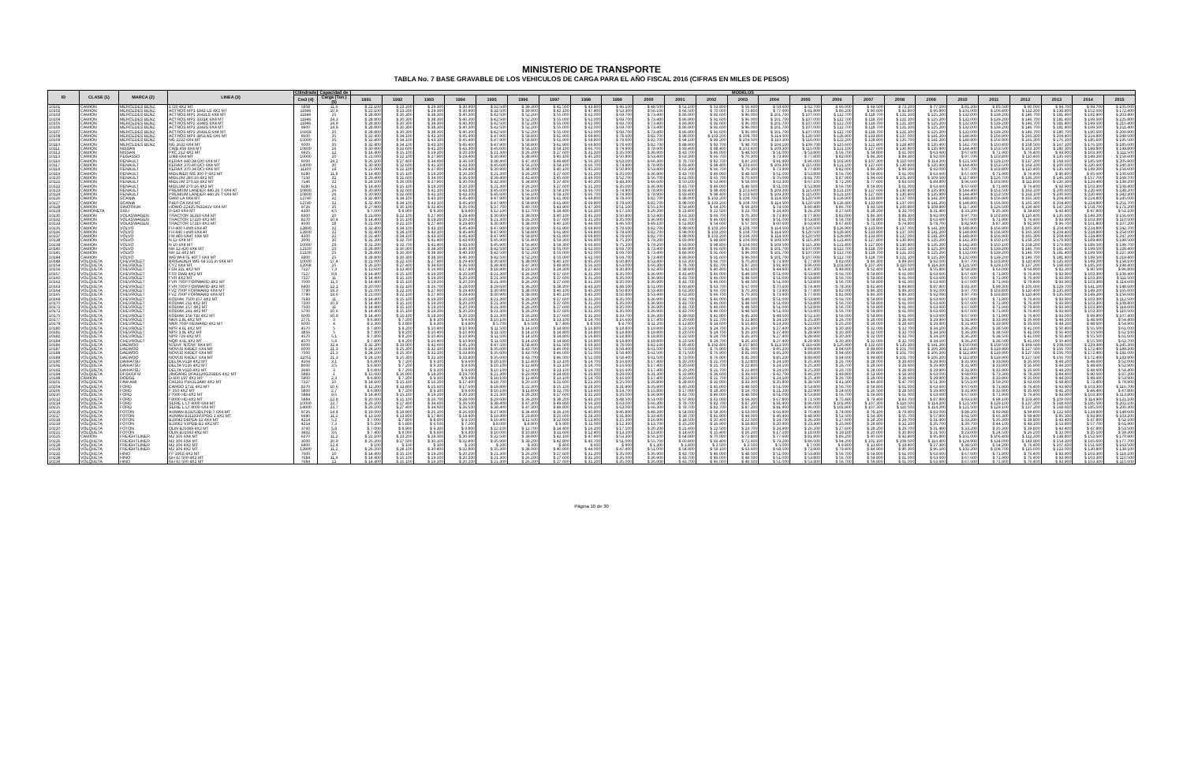MINISTERIO DE TRANSPORTE
TABLA No. 7 BASE GRAVABLE DE LOS VEHICULOS DE CARGA PARA EL AÑO FISCAL 2016 (CIFRAS EN MILES DE PESOS)
| ID | CLASE (1) | MARCA (2) | LINEA (3) | Cilindrada | Capacidad de | MODELOS | | | | | | | | | | | | | | | | | | | | | | | | |
| --- | --- | --- | --- | --- | --- | --- | --- | --- | --- | --- | --- | --- | --- | --- | --- | --- | --- | --- | --- | --- | --- | --- | --- | --- | --- | --- | --- | --- | --- | --- |
| | | | | Cm3 (4) | Carga (Ton.) (5) | 1991 | 1992 | 1993 | 1994 | 1995 | 1996 | 1997 | 1998 | 1999 | 2000 | 2001 | 2002 | 2003 | 2004 | 2005 | 2006 | 2007 | 2008 | 2009 | 2010 | 2011 | 2012 | 2013 | 2014 | 2015 |
| 10101 | CAMION | MERCEDES BENZ | 1720 4X2 MT | 5958 | 11,6 | $ 22.100 | $ 23.200 | $ 29.300 | $ 30.900 | $ 32.500 | $ 39.300 | $ 41.500 | $ 43.800 | $ 46.100 | $ 48.500 | $ 51.100 | $ 53.800 | $ 56.600 | $ 59.600 | $ 62.700 | $ 66.000 | $ 69.500 | $ 73.200 | $ 77.100 | $ 81.200 | $ 85.500 | $ 90.000 | $ 94.700 | $ 99.700 | $ 105.000 |
| 10102 | CAMION | MERCEDES BENZ | ACTROS MP1 1843 LS 4X2 MT | 11946 | 10,9 | $ 22.100 | $ 23.200 | $ 29.300 | $ 30.900 | $ 32.500 | $ 39.900 | $ 42.100 | $ 47.400 | $ 53.300 | $ 56.100 | $ 66.500 | $ 70.000 | $ 73.800 | $ 77.600 | $ 81.800 | $ 86.200 | $ 90.600 | $ 92.800 | $ 95.800 | $ 101.000 | $ 106.400 | $ 112.300 | $ 138.800 | $ 152.600 | $ 172.400 |
| 10103 | CAMION | MERCEDES BENZ | ACTROS MP1 2643LS 6X4 MT | 11946 | 25 | $ 28.800 | $ 30.300 | $ 38.300 | $ 40.300 | $ 42.500 | $ 52.200 | $ 55.000 | $ 62.000 | $ 69.700 | $ 73.400 | $ 86.900 | $ 91.600 | $ 96.000 | $ 101.700 | $ 107.000 | $ 112.700 | $ 118.700 | $ 121.100 | $ 125.200 | $ 132.000 | $ 139.200 | $ 146.700 | $ 181.400 | $ 192.900 | $ 203.400 |
| 10104 | CAMION | MERCEDES BENZ | ACTROS MP2 3331K 6X4 MT | 11946 | 24,3 | $ 28.800 | $ 30.300 | $ 38.300 | $ 40.300 | $ 42.500 | $ 52.200 | $ 55.000 | $ 62.000 | $ 69.700 | $ 73.400 | $ 86.900 | $ 91.600 | $ 96.000 | $ 101.700 | $ 107.000 | $ 112.700 | $ 118.700 | $ 121.100 | $ 125.200 | $ 132.000 | $ 139.200 | $ 146.700 | $ 181.400 | $ 199.500 | $ 225.800 |
| 10105 | CAMION | MERCEDES BENZ | ACTROS MP2 3348S 6X4 MT | 11946 | 24,9 | $ 28.800 | $ 30.300 | $ 38.300 | $ 40.300 | $ 42.500 | $ 52.200 | $ 55.000 | $ 62.000 | $ 69.700 | $ 73.400 | $ 86.900 | $ 91.600 | $ 96.000 | $ 101.700 | $ 107.000 | $ 112.700 | $ 118.700 | $ 121.100 | $ 125.200 | $ 132.000 | $ 139.200 | $ 146.700 | $ 181.400 | $ 199.500 | $ 215.400 |
| 10106 | CAMION | MERCEDES BENZ | ACTROS MP2 3343S 6X4 MT | 9900 | 24,9 | $ 28.800 | $ 30.300 | $ 38.300 | $ 40.300 | $ 42.500 | $ 52.200 | $ 55.000 | $ 62.000 | $ 69.700 | $ 73.400 | $ 86.900 | $ 91.600 | $ 96.000 | $ 101.700 | $ 107.000 | $ 112.700 | $ 118.700 | $ 121.100 | $ 125.200 | $ 132.000 | $ 139.200 | $ 146.700 | $ 181.400 | $ 199.500 | $ 211.400 |
| 10107 | CAMION | MERCEDES BENZ | ACTROS MP2 2643LS 6X4 MT | 16918 | 25 | $ 28.800 | $ 30.300 | $ 38.300 | $ 40.300 | $ 42.500 | $ 52.200 | $ 55.000 | $ 62.000 | $ 69.700 | $ 73.400 | $ 86.900 | $ 91.600 | $ 96.000 | $ 101.700 | $ 107.000 | $ 112.700 | $ 118.700 | $ 121.100 | $ 125.200 | $ 132.000 | $ 139.200 | $ 146.700 | $ 180.700 | $ 190.600 | $ 200.900 |
| 10108 | CAMION | MERCEDES BENZ | ACTROS MP3 3853 AS 6X6 MT | 8600 | 35 | $ 32.400 | $ 34.100 | $ 43.100 | $ 45.400 | $ 47.900 | $ 58.800 | $ 61.900 | $ 69.800 | $ 78.600 | $ 82.700 | $ 98.000 | $ 103.200 | $ 108.700 | $ 114.500 | $ 120.500 | $ 126.900 | $ 133.800 | $ 137.000 | $ 141.200 | $ 148.800 | $ 156.900 | $ 165.300 | $ 204.400 | $ 224.800 | $ 249.500 |
| 10109 | CAMION | MERCEDES BENZ | NG 2232 6X4 MT | 15000 | 35 | $ 32.400 | $ 34.100 | $ 43.100 | $ 45.400 | $ 47.900 | $ 58.800 | $ 61.900 | $ 69.800 | $ 78.600 | $ 82.700 | $ 94.100 | $ 99.200 | $ 104.500 | $ 110.100 | $ 116.000 | $ 122.200 | $ 128.800 | $ 135.700 | $ 141.200 | $ 148.800 | $ 156.900 | $ 165.300 | $ 176.100 | $ 185.600 | $ 195.500 |
| 10110 | CAMION | MERCEDES BENZ | NG 2632 6X4 MT | 6000 | 35 | $ 32.400 | $ 34.100 | $ 43.100 | $ 45.400 | $ 47.900 | $ 58.800 | $ 61.900 | $ 69.800 | $ 78.600 | $ 82.700 | $ 88.900 | $ 93.700 | $ 98.700 | $ 104.100 | $ 109.700 | $ 115.600 | $ 121.900 | $ 128.400 | $ 135.400 | $ 142.700 | $ 150.400 | $ 158.500 | $ 167.100 | $ 176.100 | $ 185.600 |
| 10111 | CAMION | NISSAN | CWB 459 6X4 MT | 10800 | 26 | $ 30.900 | $ 32.600 | $ 41.100 | $ 43.300 | $ 45.600 | $ 56.100 | $ 59.100 | $ 66.700 | $ 74.900 | $ 78.900 | $ 93.400 | $ 98.400 | $ 103.600 | $ 109.300 | $ 115.000 | $ 121.100 | $ 127.600 | $ 130.800 | $ 135.900 | $ 144.400 | $ 153.500 | $ 163.100 | $ 180.300 | $ 189.800 | $ 199.800 |
| 10112 | CAMION | NISSAN | PKC 212 4X2 MT | 6925 | 12 | $ 14.400 | $ 15.100 | $ 19.200 | $ 20.200 | $ 21.300 | $ 26.200 | $ 27.600 | $ 31.200 | $ 35.000 | $ 36.900 | $ 43.700 | $ 46.000 | $ 48.500 | $ 51.000 | $ 53.800 | $ 56.700 | $ 59.800 | $ 61.000 | $ 63.600 | $ 67.600 | $ 71.900 | $ 76.400 | $ 93.900 | $ 103.300 | $ 111.500 |
| 10113 | CAMION | PEGASSO | 1088 6X4 MT | 10000 | 20 | $ 21.000 | $ 22.100 | $ 27.900 | $ 29.400 | $ 30.900 | $ 38.000 | $ 40.100 | $ 45.200 | $ 50.800 | $ 53.400 | $ 63.300 | $ 66.700 | $ 70.300 | $ 73.900 | $ 77.800 | $ 82.000 | $ 86.300 | $ 89.300 | $ 92.000 | $ 97.700 | $ 103.800 | $ 110.400 | $ 135.600 | $ 149.200 | $ 159.600 |
| 10116 | CAMION | RENAULT | KERAX 440.34 DXI 6X4 MT | 6000 | 24,2 | $ 26.100 | $ 27.400 | $ 34.600 | $ 36.500 | $ 38.400 | $ 47.300 | $ 49.800 | $ 56.100 | $ 63.000 | $ 66.300 | $ 78.700 | $ 82.700 | $ 87.200 | $ 91.900 | $ 96.000 | $ 101.900 | $ 107.300 | $ 110.500 | $ 114.200 | $ 121.500 | $ 129.100 | $ 137.200 | $ 168.600 | $ 185.500 | $ 205.900 |
| 10117 | CAMION | RENAULT | KERAX 370.40 DCI 6X4 MT | 14000 | 30 | $ 30.900 | $ 32.600 | $ 41.100 | $ 43.300 | $ 45.600 | $ 56.100 | $ 59.100 | $ 66.700 | $ 74.900 | $ 78.900 | $ 93.400 | $ 98.400 | $ 103.600 | $ 109.300 | $ 115.000 | $ 121.100 | $ 127.600 | $ 130.800 | $ 135.900 | $ 144.400 | $ 153.500 | $ 163.100 | $ 200.600 | $ 220.600 | $ 240.300 |
| 10118 | CAMION | RENAULT | KERAX 370.34 DCI 6X4 MT | 11100 | 19 | $ 21.000 | $ 22.100 | $ 27.900 | $ 29.400 | $ 30.900 | $ 38.000 | $ 40.100 | $ 45.200 | $ 50.800 | $ 53.400 | $ 63.300 | $ 66.700 | $ 70.300 | $ 73.900 | $ 77.800 | $ 82.000 | $ 86.300 | $ 89.300 | $ 92.000 | $ 97.700 | $ 103.800 | $ 110.400 | $ 135.600 | $ 149.200 | $ 156.600 |
| 10119 | CAMION | RENAULT | MIDLINER MS 300 P 4X2 MT | 6180 | 11,8 | $ 14.400 | $ 15.100 | $ 19.200 | $ 20.200 | $ 21.300 | $ 26.200 | $ 27.600 | $ 31.200 | $ 35.000 | $ 36.900 | $ 43.700 | $ 46.000 | $ 48.500 | $ 51.000 | $ 53.800 | $ 56.700 | $ 59.800 | $ 61.000 | $ 63.600 | $ 67.600 | $ 71.900 | $ 76.400 | $ 90.800 | $ 95.600 | $ 100.600 |
| 10120 | CAMION | RENAULT | MIDLUM 280.16 4X2 MT | 7150 | 32 | $ 29.400 | $ 31.600 | $ 34.000 | $ 36.600 | $ 39.400 | $ 42.400 | $ 45.600 | $ 49.000 | $ 52.700 | $ 56.700 | $ 61.000 | $ 65.700 | $ 70.600 | $ 76.000 | $ 81.700 | $ 87.900 | $ 94.600 | $ 101.800 | $ 109.500 | $ 117.800 | $ 126.700 | $ 136.200 | $ 146.100 | $ 157.700 | $ 169.700 |
| 10121 | CAMION | RENAULT | MIDLUM 270.18 4X2 MT | 7146 | 32 | $ 24.100 | $ 26.000 | $ 27.900 | $ 30.000 | $ 32.300 | $ 34.800 | $ 37.400 | $ 40.200 | $ 43.300 | $ 46.600 | $ 50.100 | $ 53.900 | $ 58.000 | $ 62.300 | $ 67.100 | $ 72.200 | $ 77.600 | $ 83.500 | $ 89.800 | $ 96.600 | $ 103.900 | $ 111.800 | $ 120.300 | $ 129.400 | $ 139.200 |
| 10122 | CAMION | RENAULT | MIDLUM 270.16 4X2 MT | 6180 | 9,1 | $ 14.400 | $ 15.100 | $ 19.200 | $ 20.200 | $ 21.300 | $ 26.200 | $ 27.600 | $ 31.200 | $ 35.000 | $ 36.900 | $ 43.700 | $ 46.000 | $ 48.500 | $ 51.000 | $ 53.800 | $ 56.700 | $ 59.800 | $ 61.000 | $ 63.600 | $ 67.600 | $ 71.900 | $ 76.400 | $ 93.900 | $ 103.300 | $ 108.400 |
| 10123 | CAMION | RENAULT | PREMIUM LANDER 440.26 T 6X4 AT | 10800 | 26 | $ 30.900 | $ 32.600 | $ 41.100 | $ 43.300 | $ 45.600 | $ 56.100 | $ 59.100 | $ 66.700 | $ 74.900 | $ 78.900 | $ 93.400 | $ 98.400 | $ 103.600 | $ 109.300 | $ 115.000 | $ 121.100 | $ 127.600 | $ 130.800 | $ 135.900 | $ 144.400 | $ 153.500 | $ 163.100 | $ 200.600 | $ 220.600 | $ 238.200 |
| 10124 | CAMION | RENAULT | PREMIUM LANDER 440.26 T 6X4 MT | 10800 | 26 | $ 30.900 | $ 32.600 | $ 41.100 | $ 43.300 | $ 45.600 | $ 56.100 | $ 59.100 | $ 66.700 | $ 74.900 | $ 78.900 | $ 93.400 | $ 98.400 | $ 103.600 | $ 109.300 | $ 115.000 | $ 121.100 | $ 127.600 | $ 130.800 | $ 135.900 | $ 144.400 | $ 153.500 | $ 163.100 | $ 200.600 | $ 220.600 | $ 242.300 |
| 10126 | CAMION | SCANIA | G460 LA 6X4 MT | 12740 | 32 | $ 32.400 | $ 34.100 | $ 43.100 | $ 45.400 | $ 47.900 | $ 58.800 | $ 61.900 | $ 69.800 | $ 78.600 | $ 82.700 | $ 98.000 | $ 103.200 | $ 108.700 | $ 114.500 | $ 120.500 | $ 126.900 | $ 133.800 | $ 137.000 | $ 141.200 | $ 148.800 | $ 156.900 | $ 165.300 | $ 204.400 | $ 224.800 | $ 245.000 |
| 10127 | CAMION | SCANIA | P410 CA 6X4 MT | 12740 | 32 | $ 32.400 | $ 34.100 | $ 43.100 | $ 45.400 | $ 47.900 | $ 58.800 | $ 61.900 | $ 69.800 | $ 78.600 | $ 82.700 | $ 98.000 | $ 103.200 | $ 108.700 | $ 114.500 | $ 120.500 | $ 126.900 | $ 133.800 | $ 137.000 | $ 141.200 | $ 148.800 | $ 156.900 | $ 165.300 | $ 204.400 | $ 224.800 | $ 251.700 |
| 10128 | CAMION | SINOTRUK | HOWO ZZ4257N3241V 6X4 MT | 9726 | 35 | $ 27.900 | $ 30.100 | $ 32.400 | $ 35.000 | $ 37.700 | $ 40.700 | $ 43.900 | $ 47.300 | $ 51.100 | $ 55.100 | $ 59.400 | $ 64.100 | $ 69.100 | $ 74.500 | $ 80.400 | $ 86.700 | $ 93.500 | $ 100.800 | $ 108.800 | $ 117.300 | $ 126.500 | $ 136.400 | $ 147.200 | $ 158.700 | $ 171.200 |
| 10129 | CAMIONETA | SISU | R-143 6X4 MT | 4300 | 4,5 | $ 7.000 | $ 8.900 | $ 9.300 | $ 9.800 | $ 12.100 | $ 12.700 | $ 14.400 | $ 16.200 | $ 17.100 | $ 20.200 | $ 21.400 | $ 22.500 | $ 23.700 | $ 24.900 | $ 26.200 | $ 27.600 | $ 28.200 | $ 29.700 | $ 31.400 | $ 33.200 | $ 35.300 | $ 39.800 | $ 43.400 | $ 47.800 | $ 51.100 |
| 10130 | CAMION | VOLKSWAGEN | TRACTOR 31310 6X4 MT | 8300 | 20 | $ 21.000 | $ 22.100 | $ 27.900 | $ 29.400 | $ 30.900 | $ 38.000 | $ 40.100 | $ 45.200 | $ 50.800 | $ 53.400 | $ 63.300 | $ 66.700 | $ 70.300 | $ 73.900 | $ 77.800 | $ 82.000 | $ 86.300 | $ 89.300 | $ 92.000 | $ 97.700 | $ 103.800 | $ 110.400 | $ 135.600 | $ 149.200 | $ 156.600 |
| 10132 | CAMION | VOLKSWAGEN | TRACTOR 17220 4X2 MT | 8270 | 10,4 | $ 14.400 | $ 15.100 | $ 19.200 | $ 20.200 | $ 21.300 | $ 26.200 | $ 27.600 | $ 31.200 | $ 35.000 | $ 36.900 | $ 43.700 | $ 46.000 | $ 48.500 | $ 51.000 | $ 53.800 | $ 56.700 | $ 59.800 | $ 61.000 | $ 63.600 | $ 67.600 | $ 71.900 | $ 76.400 | $ 93.900 | $ 103.300 | $ 110.500 |
| 10133 | CAMION | VOLKSWAGEN | TRACTOR 17310 4X2 MT | 4500 | 18 | $ 21.000 | $ 22.100 | $ 27.900 | $ 29.400 | $ 30.900 | $ 38.000 | $ 40.100 | $ 44.000 | $ 46.500 | $ 49.100 | $ 51.800 | $ 54.600 | $ 57.500 | $ 60.600 | $ 63.900 | $ 67.400 | $ 71.000 | $ 74.800 | $ 78.700 | $ 82.900 | $ 87.300 | $ 91.900 | $ 96.700 | $ 101.800 | $ 107.200 |
| 10135 | CAMION | VOLVO | FH 400 I-shift 6X4 AT | 12800 | 32 | $ 32.400 | $ 34.100 | $ 43.100 | $ 45.400 | $ 47.900 | $ 58.800 | $ 61.900 | $ 69.800 | $ 78.600 | $ 82.700 | $ 98.000 | $ 103.200 | $ 108.700 | $ 114.500 | $ 120.500 | $ 126.900 | $ 133.800 | $ 137.000 | $ 141.200 | $ 148.800 | $ 156.900 | $ 165.300 | $ 204.400 | $ 224.800 | $ 242.700 |
| 10136 | CAMION | VOLVO | FH 440 I-shift 6X4 AT | 12800 | 32 | $ 32.400 | $ 34.100 | $ 43.100 | $ 45.400 | $ 47.900 | $ 58.800 | $ 61.900 | $ 69.800 | $ 78.600 | $ 82.700 | $ 98.000 | $ 103.200 | $ 108.700 | $ 114.500 | $ 120.500 | $ 126.900 | $ 133.800 | $ 137.000 | $ 141.200 | $ 148.800 | $ 156.900 | $ 165.300 | $ 204.400 | $ 224.800 | $ 254.000 |
| 10137 | CAMION | VOLVO | FM 480 6X4T 6X4 MT | 4300 | 32 | $ 32.400 | $ 34.100 | $ 43.100 | $ 45.400 | $ 47.900 | $ 58.800 | $ 61.900 | $ 69.800 | $ 78.600 | $ 82.700 | $ 98.000 | $ 103.200 | $ 108.700 | $ 114.500 | $ 120.500 | $ 126.900 | $ 133.800 | $ 137.000 | $ 141.200 | $ 148.800 | $ 156.900 | $ 165.300 | $ 204.400 | $ 224.800 | $ 247.200 |
| 10138 | CAMION | VOLVO | N 12 6X4 MT | 3000 | 30 | $ 31.200 | $ 32.700 | $ 41.400 | $ 43.600 | $ 45.900 | $ 56.400 | $ 59.300 | $ 66.900 | $ 75.200 | $ 79.200 | $ 93.900 | $ 98.800 | $ 104.000 | $ 109.500 | $ 115.300 | $ 121.400 | $ 127.800 | $ 130.800 | $ 135.200 | $ 142.300 | $ 150.100 | $ 158.200 | $ 179.800 | $ 189.400 | $ 199.500 |
| 10139 | CAMION | VOLVO | N 10 6X4 MT | 10000 | 29 | $ 31.200 | $ 32.700 | $ 41.400 | $ 43.600 | $ 45.900 | $ 56.400 | $ 59.300 | $ 66.900 | $ 75.200 | $ 79.200 | $ 93.900 | $ 98.800 | $ 104.000 | $ 109.500 | $ 115.300 | $ 121.400 | $ 127.800 | $ 130.800 | $ 135.200 | $ 142.300 | $ 150.100 | $ 158.200 | $ 179.800 | $ 189.500 | $ 199.700 |
| 10140 | CAMION | VOLVO | NH 12-420 6X4 MT | 12100 | 25 | $ 28.800 | $ 30.300 | $ 38.300 | $ 40.300 | $ 42.500 | $ 52.200 | $ 55.000 | $ 62.000 | $ 69.700 | $ 73.400 | $ 86.900 | $ 91.600 | $ 96.000 | $ 101.700 | $ 107.000 | $ 112.700 | $ 118.700 | $ 121.100 | $ 125.200 | $ 132.000 | $ 139.200 | $ 146.700 | $ 181.400 | $ 199.500 | $ 228.400 |
| 10141 | CAMION | VOLVO | NH 12 4X2 MT | 12100 | 25 | $ 28.800 | $ 30.300 | $ 38.300 | $ 40.300 | $ 42.500 | $ 52.200 | $ 55.000 | $ 62.000 | $ 69.700 | $ 73.400 | $ 86.900 | $ 91.600 | $ 96.000 | $ 101.700 | $ 107.000 | $ 112.700 | $ 118.700 | $ 121.100 | $ 125.200 | $ 132.000 | $ 139.200 | $ 146.700 | $ 181.400 | $ 199.500 | $ 227.300 |
| 10144 | CAMION | VOLVO | WG WHITE 40TT 6X4 MT | 9300 | 25 | $ 28.800 | $ 30.300 | $ 38.300 | $ 40.300 | $ 42.500 | $ 52.200 | $ 55.000 | $ 62.000 | $ 69.700 | $ 73.400 | $ 86.900 | $ 91.600 | $ 96.000 | $ 101.700 | $ 107.000 | $ 112.700 | $ 118.700 | $ 121.100 | $ 125.200 | $ 132.000 | $ 139.200 | $ 146.700 | $ 181.400 | $ 199.500 | $ 219.400 |
| 10148 | VOLQUETA | CHEVROLET | BRIGADIER WG-64 221 in 6X4 MT | 10000 | 17,4 | $ 21.000 | $ 22.100 | $ 27.900 | $ 29.400 | $ 30.900 | $ 38.000 | $ 40.100 | $ 45.200 | $ 50.800 | $ 53.400 | $ 63.300 | $ 66.700 | $ 70.300 | $ 73.900 | $ 77.800 | $ 82.000 | $ 86.300 | $ 89.300 | $ 92.000 | $ 97.700 | $ 103.800 | $ 110.400 | $ 135.600 | $ 149.200 | $ 158.100 |
| 10154 | VOLQUETA | CHEVROLET | CYZ 6X4 MT | 12068 | 25 | $ 26.100 | $ 27.400 | $ 34.600 | $ 36.500 | $ 38.400 | $ 47.300 | $ 49.800 | $ 56.100 | $ 63.000 | $ 66.300 | $ 78.700 | $ 82.700 | $ 87.200 | $ 91.900 | $ 96.000 | $ 101.900 | $ 107.300 | $ 110.500 | $ 114.200 | $ 121.500 | $ 129.100 | $ 137.200 | $ 168.600 | $ 185.500 | $ 198.400 |
| 10156 | VOLQUETA | CHEVROLET | FSR 32L 4X2 MT | 7127 | 7,3 | $ 12.600 | $ 13.400 | $ 16.900 | $ 17.800 | $ 18.800 | $ 23.100 | $ 24.300 | $ 27.400 | $ 30.800 | $ 32.400 | $ 38.400 | $ 40.400 | $ 42.600 | $ 44.900 | $ 47.300 | $ 49.800 | $ 52.400 | $ 53.100 | $ 55.800 | $ 59.200 | $ 63.000 | $ 66.900 | $ 82.300 | $ 90.500 | $ 96.800 |
| 10157 | VOLQUETA | CHEVROLET | FTR SWB 4X2 MT | 7127 | 9,8 | $ 14.400 | $ 15.100 | $ 19.200 | $ 20.200 | $ 21.300 | $ 26.200 | $ 27.600 | $ 31.200 | $ 35.000 | $ 36.900 | $ 43.400 | $ 46.000 | $ 48.500 | $ 51.000 | $ 53.800 | $ 56.700 | $ 59.800 | $ 61.000 | $ 63.600 | $ 67.600 | $ 71.900 | $ 76.400 | $ 93.900 | $ 103.300 | $ 108.400 |
| 10160 | VOLQUETA | CHEVROLET | FVR 4X2 MT | 7127 | 11 | $ 14.400 | $ 15.100 | $ 19.200 | $ 20.200 | $ 21.300 | $ 26.200 | $ 27.600 | $ 31.200 | $ 35.000 | $ 36.900 | $ 43.700 | $ 46.000 | $ 48.500 | $ 51.000 | $ 53.800 | $ 56.700 | $ 59.800 | $ 61.000 | $ 63.600 | $ 67.600 | $ 71.900 | $ 76.400 | $ 93.900 | $ 103.300 | $ 111.500 |
| 10162 | VOLQUETA | CHEVROLET | FVR 700P FORWARD 4X2 MT | 7000 | 11,5 | $ 14.400 | $ 15.100 | $ 19.200 | $ 20.200 | $ 21.300 | $ 26.200 | $ 27.600 | $ 31.200 | $ 35.000 | $ 36.900 | $ 43.700 | $ 46.000 | $ 48.500 | $ 51.000 | $ 53.800 | $ 56.700 | $ 59.800 | $ 61.000 | $ 63.600 | $ 67.600 | $ 71.900 | $ 76.400 | $ 93.900 | $ 103.300 | $ 114.600 |
| 10163 | VOLQUETA | CHEVROLET | FVR 700P FORWARD 4X2 MT | 6400 | 12,1 | $ 20.000 | $ 21.100 | $ 26.700 | $ 28.000 | $ 29.600 | $ 36.200 | $ 38.200 | $ 43.100 | $ 48.500 | $ 51.000 | $ 60.400 | $ 63.700 | $ 67.000 | $ 70.600 | $ 74.400 | $ 78.300 | $ 82.400 | $ 84.800 | $ 87.800 | $ 93.300 | $ 99.300 | $ 105.600 | $ 129.700 | $ 141.100 | $ 148.600 |
| 10164 | VOLQUETA | CHEVROLET | FVZ 700P FORWARD 6X4 MT | 7790 | 19,3 | $ 21.000 | $ 22.100 | $ 27.900 | $ 29.400 | $ 30.900 | $ 38.000 | $ 40.100 | $ 45.200 | $ 50.800 | $ 53.400 | $ 63.300 | $ 66.700 | $ 70.300 | $ 73.900 | $ 77.800 | $ 82.000 | $ 86.300 | $ 89.300 | $ 92.000 | $ 97.700 | $ 103.800 | $ 110.400 | $ 135.600 | $ 149.200 | $ 165.600 |
| 10165 | VOLQUETA | CHEVROLET | FVZ 700P FORWARD 6X4 MT | 7790 | 19,6 | $ 21.000 | $ 22.100 | $ 27.900 | $ 29.400 | $ 30.900 | $ 38.000 | $ 40.100 | $ 45.200 | $ 50.800 | $ 53.400 | $ 63.300 | $ 66.700 | $ 70.300 | $ 73.900 | $ 77.800 | $ 82.000 | $ 86.300 | $ 89.300 | $ 92.000 | $ 97.700 | $ 103.800 | $ 110.400 | $ 135.600 | $ 149.200 | $ 156.600 |
| 10169 | VOLQUETA | CHEVROLET | KODIAK 7500 157 4X2 MT | 7193 | 11 | $ 14.400 | $ 15.100 | $ 19.200 | $ 20.200 | $ 21.300 | $ 26.200 | $ 27.600 | $ 31.200 | $ 35.000 | $ 36.900 | $ 43.700 | $ 46.000 | $ 48.500 | $ 51.000 | $ 53.800 | $ 56.700 | $ 59.800 | $ 61.000 | $ 63.600 | $ 67.600 | $ 71.900 | $ 76.400 | $ 93.900 | $ 103.300 | $ 112.500 |
| 10170 | VOLQUETA | CHEVROLET | KODIAK 211 4X2 MT | 7200 | 10,9 | $ 14.400 | $ 15.100 | $ 19.200 | $ 20.200 | $ 21.300 | $ 26.200 | $ 27.600 | $ 31.200 | $ 35.000 | $ 36.900 | $ 43.700 | $ 46.000 | $ 48.500 | $ 51.000 | $ 53.800 | $ 56.700 | $ 59.800 | $ 61.000 | $ 63.600 | $ 67.600 | $ 71.900 | $ 76.400 | $ 93.900 | $ 103.300 | $ 108.400 |
| 10171 | VOLQUETA | CHEVROLET | KODIAK 157 4X2 MT | 7500 | 11 | $ 14.400 | $ 15.100 | $ 19.200 | $ 20.200 | $ 21.300 | $ 26.200 | $ 27.600 | $ 31.200 | $ 35.000 | $ 36.900 | $ 43.700 | $ 46.000 | $ 48.500 | $ 51.000 | $ 53.800 | $ 56.700 | $ 59.800 | $ 61.000 | $ 63.600 | $ 67.600 | $ 71.900 | $ 76.400 | $ 93.900 | $ 103.300 | $ 114.600 |
| 10172 | VOLQUETA | CHEVROLET | KODIAK 241 4X2 MT | 5700 | 10,6 | $ 14.400 | $ 15.100 | $ 19.200 | $ 20.200 | $ 21.300 | $ 26.200 | $ 27.600 | $ 31.200 | $ 35.000 | $ 36.900 | $ 43.700 | $ 46.000 | $ 48.500 | $ 51.000 | $ 53.800 | $ 56.700 | $ 59.800 | $ 61.000 | $ 63.600 | $ 67.600 | $ 71.900 | $ 76.400 | $ 93.900 | $ 103.300 | $ 110.500 |
| 10175 | VOLQUETA | CHEVROLET | KODIAK 156 TBI 4X2 MT | 6000 | 10,9 | $ 14.400 | $ 15.100 | $ 19.200 | $ 20.200 | $ 21.300 | $ 26.200 | $ 27.600 | $ 31.200 | $ 33.700 | $ 36.300 | $ 39.000 | $ 41.900 | $ 45.100 | $ 48.500 | $ 52.100 | $ 56.000 | $ 59.800 | $ 61.000 | $ 63.600 | $ 67.600 | $ 71.900 | $ 76.400 | $ 93.000 | $ 99.900 | $ 107.400 |
| 10177 | VOLQUETA | CHEVROLET | NKR 2.8L 4X2 MT | 2771 | 3 | $ 6.800 | $ 7.200 | $ 9.100 | $ 9.600 | $ 10.100 | $ 12.400 | $ 13.100 | $ 14.700 | $ 16.600 | $ 17.400 | $ 20.600 | $ 21.700 | $ 22.800 | $ 24.100 | $ 25.300 | $ 26.700 | $ 28.000 | $ 28.600 | $ 29.900 | $ 31.900 | $ 33.900 | $ 35.900 | $ 44.200 | $ 48.600 | $ 54.400 |
| 10179 | VOLQUETA | CHEVROLET | NNR 700P REWARD 4X2 MT | 6000 | 4 | $ 3.300 | $ 3.800 | $ 4.300 | $ 4.900 | $ 5.700 | $ 6.500 | $ 7.400 | $ 8.500 | $ 9.700 | $ 11.200 | $ 12.800 | $ 14.600 | $ 16.800 | $ 19.200 | $ 22.000 | $ 25.200 | $ 28.000 | $ 28.600 | $ 29.900 | $ 31.900 | $ 33.900 | $ 35.900 | $ 44.200 | $ 48.600 | $ 54.900 |
| 10180 | VOLQUETA | CHEVROLET | NPR 4.6L 4X2 MT | 4570 | 5 | $ 7.800 | $ 8.200 | $ 10.400 | $ 10.900 | $ 11.500 | $ 14.100 | $ 14.800 | $ 16.800 | $ 18.800 | $ 19.800 | $ 23.500 | $ 24.700 | $ 26.100 | $ 27.400 | $ 28.900 | $ 30.300 | $ 32.000 | $ 32.700 | $ 34.100 | $ 36.200 | $ 38.500 | $ 41.000 | $ 50.400 | $ 55.500 | $ 61.000 |
| 10181 | VOLQUETA | CHEVROLET | NPR 3.9L 4X2 MT | 3856 | 5 | $ 7.800 | $ 8.200 | $ 10.400 | $ 10.900 | $ 11.500 | $ 14.100 | $ 14.800 | $ 16.800 | $ 18.800 | $ 19.800 | $ 23.500 | $ 24.700 | $ 26.100 | $ 27.400 | $ 28.900 | $ 30.300 | $ 32.000 | $ 32.700 | $ 34.100 | $ 36.200 | $ 38.500 | $ 41.000 | $ 50.400 | $ 55.500 | $ 62.100 |
| 10182 | VOLQUETA | CHEVROLET | NPR 729 4X2 MT | 4570 | 5,1 | $ 7.800 | $ 8.200 | $ 10.400 | $ 10.900 | $ 11.500 | $ 14.100 | $ 14.800 | $ 16.800 | $ 18.800 | $ 19.800 | $ 23.500 | $ 24.700 | $ 26.100 | $ 27.400 | $ 28.900 | $ 30.300 | $ 32.000 | $ 32.700 | $ 34.100 | $ 36.200 | $ 38.500 | $ 41.000 | $ 50.400 | $ 55.500 | $ 61.600 |
| 10184 | VOLQUETA | CHEVROLET | NQR 4.6L 4X2 MT | 4570 | 5,9 | $ 7.800 | $ 8.200 | $ 10.400 | $ 10.900 | $ 11.500 | $ 14.100 | $ 14.800 | $ 16.800 | $ 18.800 | $ 19.800 | $ 23.500 | $ 24.700 | $ 26.100 | $ 27.400 | $ 28.900 | $ 30.300 | $ 32.000 | $ 32.700 | $ 34.100 | $ 36.200 | $ 38.500 | $ 41.000 | $ 50.400 | $ 55.500 | $ 62.700 |
| 10186 | VOLQUETA | DAEWOO | N7DVF N7DVF 8X4 MT | 6000 | 32,4 | $ 32.200 | $ 33.900 | $ 42.600 | $ 45.100 | $ 47.500 | $ 58.400 | $ 61.500 | $ 69.300 | $ 78.000 | $ 82.100 | $ 95.400 | $ 102.400 | $ 107.800 | $ 113.500 | $ 119.600 | $ 125.900 | $ 132.600 | $ 135.300 | $ 141.200 | $ 150.000 | $ 159.500 | $ 169.600 | $ 208.500 | $ 229.300 | $ 245.300 |
| 10187 | VOLQUETA | DAEWOO | NOVUS K4DEF 6X4 MT | 6000 | 21,3 | $ 24.100 | $ 25.300 | $ 32.100 | $ 33.800 | $ 35.600 | $ 43.700 | $ 46.000 | $ 52.000 | $ 58.400 | $ 61.500 | $ 73.000 | $ 76.900 | $ 81.000 | $ 85.200 | $ 89.800 | $ 94.600 | $ 99.800 | $ 101.700 | $ 106.200 | $ 112.800 | $ 119.900 | $ 127.500 | $ 156.700 | $ 172.400 | $ 189.200 |
| 10188 | VOLQUETA | DAEWOO | NOVUS K4DEF 6X4 MT | 7500 | 21,3 | $ 24.100 | $ 25.300 | $ 32.100 | $ 33.800 | $ 35.600 | $ 43.700 | $ 46.000 | $ 52.000 | $ 58.400 | $ 61.500 | $ 71.500 | $ 76.900 | $ 81.000 | $ 85.200 | $ 89.800 | $ 94.600 | $ 99.800 | $ 101.700 | $ 106.200 | $ 112.800 | $ 119.900 | $ 127.500 | $ 156.700 | $ 172.400 | $ 181.000 |
| 10189 | VOLQUETA | DAEWOO | NOVUS K4DEF 6X4 MT | 11051 | 21,3 | $ 24.100 | $ 25.300 | $ 32.100 | $ 33.800 | $ 35.600 | $ 43.700 | $ 46.000 | $ 52.000 | $ 58.400 | $ 61.500 | $ 73.000 | $ 76.900 | $ 81.000 | $ 85.200 | $ 89.800 | $ 94.600 | $ 99.800 | $ 101.700 | $ 106.200 | $ 112.800 | $ 119.900 | $ 127.500 | $ 156.700 | $ 172.400 | $ 183.900 |
| 10190 | VOLQUETA | DAIHATSU | DELTA V128 4X2 MT | 4104 | 3,1 | $ 6.800 | $ 7.200 | $ 9.100 | $ 9.600 | $ 10.100 | $ 12.400 | $ 13.100 | $ 14.700 | $ 16.600 | $ 17.400 | $ 20.200 | $ 21.700 | $ 22.800 | $ 24.100 | $ 25.300 | $ 26.700 | $ 28.000 | $ 28.600 | $ 29.900 | $ 31.900 | $ 33.900 | $ 35.900 | $ 44.200 | $ 48.600 | $ 52.000 |
| 10191 | VOLQUETA | DAIHATSU | DELTA V126 4X2 MT | 8000 | 3,5 | $ 6.800 | $ 7.200 | $ 9.100 | $ 9.600 | $ 10.100 | $ 12.400 | $ 13.100 | $ 14.700 | $ 16.600 | $ 17.400 | $ 20.600 | $ 21.700 | $ 22.800 | $ 24.100 | $ 25.300 | $ 26.700 | $ 28.000 | $ 28.600 | $ 29.900 | $ 31.900 | $ 33.900 | $ 35.900 | $ 44.200 | $ 48.600 | $ 52.900 |
| 10192 | VOLQUETA | DAIHATSU | DELTA V118 4X2 MT | 3660 | 3 | $ 6.800 | $ 7.200 | $ 9.100 | $ 9.600 | $ 10.100 | $ 12.400 | $ 13.100 | $ 14.700 | $ 16.600 | $ 17.400 | $ 20.200 | $ 21.700 | $ 22.800 | $ 24.100 | $ 25.300 | $ 26.700 | $ 28.000 | $ 28.600 | $ 29.900 | $ 31.900 | $ 33.900 | $ 35.900 | $ 44.200 | $ 48.600 | $ 54.400 |
| 10194 | VOLQUETA | DFSK/DFM | JINGANG DFA3120GZ6BD5 4X2 MT | 5883 | 1 | $ 15.600 | $ 16.900 | $ 18.200 | $ 19.700 | $ 21.300 | $ 23.000 | $ 24.800 | $ 26.800 | $ 29.000 | $ 31.300 | $ 33.900 | $ 36.600 | $ 39.500 | $ 42.700 | $ 46.200 | $ 49.900 | $ 53.900 | $ 58.300 | $ 63.000 | $ 68.000 | $ 73.300 | $ 78.300 | $ 84.400 | $ 90.600 | $ 97.200 |
| 10198 | CAMION | DODGE | D 600 197 4X2 MT | 5900 | 2,3 | $ 6.800 | $ 7.200 | $ 9.100 | $ 9.600 | $ 10.100 | $ 12.400 | $ 13.100 | $ 14.700 | $ 16.600 | $ 17.400 | $ 20.600 | $ 21.700 | $ 22.800 | $ 24.100 | $ 25.300 | $ 26.700 | $ 28.000 | $ 28.600 | $ 29.900 | $ 31.900 | $ 33.900 | $ 35.900 | $ 44.200 | $ 48.600 | $ 53.900 |
| 10201 | VOLQUETA | FAW AMI | CA1161 P1K2L2A80 4X2 MT | 7127 | 10 | $ 14.100 | $ 15.100 | $ 16.200 | $ 17.400 | $ 18.700 | $ 20.100 | $ 21.600 | $ 23.200 | $ 25.000 | $ 26.800 | $ 28.800 | $ 31.000 | $ 33.300 | $ 35.800 | $ 38.500 | $ 41.300 | $ 44.400 | $ 47.700 | $ 51.300 | $ 55.100 | $ 59.200 | $ 63.600 | $ 68.400 | $ 73.400 | $ 78.900 |
| 10204 | VOLQUETA | FORD | CARGO 1721 4X2 MT | 8270 | 10,6 | $ 12.200 | $ 13.800 | $ 15.600 | $ 17.600 | $ 19.800 | $ 22.300 | $ 25.100 | $ 28.300 | $ 31.900 | $ 35.900 | $ 40.200 | $ 45.000 | $ 48.500 | $ 51.000 | $ 53.800 | $ 56.700 | $ 59.800 | $ 61.000 | $ 63.600 | $ 67.600 | $ 71.900 | $ 76.400 | $ 93.900 | $ 103.300 | $ 116.700 |
| 10206 | VOLQUETA | FORD | F 350 4X2 MT | 5800 | 2,7 | $ 6.800 | $ 7.200 | $ 9.100 | $ 9.600 | $ 10.100 | $ 11.800 | $ 12.700 | $ 13.600 | $ 14.700 | $ 15.800 | $ 17.000 | $ 18.300 | $ 19.700 | $ 21.200 | $ 22.900 | $ 24.600 | $ 26.500 | $ 28.500 | $ 29.900 | $ 31.900 | $ 33.900 | $ 35.900 | $ 41.200 | $ 44.400 | $ 47.800 |
| 10210 | VOLQUETA | FORD | F7000 HD 4X2 MT | 5884 | 9,6 | $ 14.400 | $ 15.100 | $ 19.200 | $ 20.200 | $ 21.300 | $ 26.200 | $ 27.600 | $ 31.200 | $ 35.000 | $ 36.900 | $ 43.700 | $ 46.000 | $ 48.500 | $ 51.000 | $ 53.800 | $ 56.700 | $ 59.800 | $ 61.000 | $ 63.600 | $ 67.600 | $ 71.900 | $ 76.400 | $ 93.900 | $ 103.300 | $ 113.900 |
| 10212 | VOLQUETA | FORD | F8000 HD 4X2 MT | 5884 | 12,8 | $ 20.000 | $ 21.100 | $ 26.700 | $ 28.000 | $ 29.600 | $ 36.200 | $ 38.200 | $ 43.100 | $ 48.500 | $ 51.000 | $ 57.900 | $ 61.000 | $ 64.300 | $ 67.800 | $ 71.500 | $ 75.400 | $ 79.400 | $ 83.700 | $ 87.800 | $ 93.100 | $ 98.100 | $ 103.400 | $ 109.000 | $ 114.900 | $ 121.100 |
| 10214 | VOLQUETA | FORD | SERIE L LT 9000 6X4 MT | 10000 | 23,7 | $ 26.100 | $ 27.400 | $ 34.600 | $ 36.500 | $ 38.400 | $ 47.300 | $ 49.800 | $ 56.100 | $ 63.000 | $ 66.300 | $ 78.700 | $ 82.700 | $ 87.200 | $ 91.900 | $ 96.000 | $ 101.900 | $ 107.300 | $ 110.500 | $ 114.200 | $ 121.500 | $ 129.100 | $ 137.200 | $ 168.600 | $ 185.500 | $ 202.100 |
| 10215 | VOLQUETA | FORD | SERIE L LT 8000 6X4 MT | 14900 | 23,7 | $ 26.100 | $ 27.400 | $ 34.600 | $ 36.500 | $ 38.400 | $ 47.300 | $ 49.800 | $ 56.100 | $ 63.000 | $ 66.300 | $ 78.700 | $ 82.700 | $ 87.200 | $ 91.900 | $ 96.000 | $ 101.900 | $ 107.300 | $ 110.500 | $ 114.200 | $ 121.500 | $ 129.100 | $ 137.200 | $ 168.600 | $ 185.500 | $ 200.300 |
| 10216 | VOLQUETA | FOTON | AUMAN BJ3253DLPJB-7 6X4 MT | 9726 | 14,4 | $ 19.000 | $ 19.900 | $ 25.100 | $ 26.600 | $ 27.900 | $ 34.400 | $ 36.100 | $ 40.800 | $ 45.800 | $ 48.200 | $ 54.000 | $ 58.300 | $ 63.000 | $ 66.800 | $ 70.400 | $ 74.000 | $ 78.100 | $ 79.900 | $ 83.000 | $ 88.200 | $ 93.900 | $ 99.800 | $ 122.600 | $ 134.800 | $ 149.600 |
| 10217 | VOLQUETA | FOTON | AUMAN BJ1133VJPGG-1 4X2 MT | 6690 | 11,1 | $ 13.100 | $ 13.800 | $ 17.400 | $ 18.400 | $ 19.300 | $ 23.800 | $ 25.000 | $ 28.200 | $ 31.800 | $ 33.400 | $ 39.700 | $ 41.900 | $ 44.000 | $ 46.400 | $ 48.900 | $ 51.500 | $ 54.300 | $ 55.700 | $ 57.800 | $ 61.500 | $ 65.300 | $ 69.400 | $ 85.300 | $ 93.900 | $ 103.200 |
| 10218 | VOLQUETA | FOTON | BJ3042 D8PEA-12 4X4 MT | 4214 | 5,2 | $ 7.000 | $ 7.800 | $ 8.600 | $ 9.500 | $ 10.400 | $ 11.500 | $ 12.600 | $ 13.900 | $ 15.300 | $ 16.900 | $ 18.500 | $ 20.400 | $ 22.500 | $ 24.700 | $ 26.200 | $ 27.600 | $ 28.200 | $ 29.700 | $ 31.400 | $ 33.200 | $ 35.300 | $ 39.800 | $ 43.400 | $ 47.800 | $ 52.100 |
| 10219 | VOLQUETA | FOTON | BJ3062 V3PDB-B2 4X2 MT | 4214 | 7,3 | $ 5.200 | $ 5.800 | $ 6.500 | $ 7.200 | $ 8.000 | $ 8.900 | $ 9.900 | $ 11.000 | $ 12.300 | $ 13.700 | $ 15.200 | $ 16.900 | $ 18.800 | $ 20.900 | $ 23.300 | $ 25.900 | $ 28.800 | $ 32.100 | $ 35.700 | $ 39.700 | $ 44.100 | $ 49.100 | $ 53.800 | $ 57.700 | $ 61.900 |
| 10220 | VOLQUETA | FOTON | OLIN BJ5089 4X2 MT | 3760 | 5,8 | $ 7.000 | $ 8.900 | $ 9.300 | $ 9.800 | $ 12.100 | $ 12.700 | $ 14.400 | $ 16.200 | $ 17.100 | $ 20.200 | $ 21.400 | $ 22.500 | $ 23.700 | $ 24.900 | $ 26.200 | $ 27.600 | $ 28.200 | $ 29.700 | $ 31.400 | $ 33.200 | $ 35.300 | $ 39.800 | $ 43.400 | $ 47.800 | $ 53.500 |
| 10221 | VOLQUETA | FOTON | OLIN BJ1043 4X2 MT | 3432 | 3,6 | $ 7.400 | $ 8.000 | $ 8.600 | $ 9.300 | $ 10.000 | $ 10.800 | $ 11.600 | $ 12.400 | $ 13.200 | $ 13.800 | $ 14.600 | $ 15.400 | $ 16.200 | $ 17.100 | $ 18.000 | $ 19.100 | $ 20.000 | $ 20.800 | $ 21.500 | $ 23.000 | $ 24.500 | $ 26.200 | $ 32.000 | $ 35.100 | $ 39.300 |
| 10225 | CAMION | FREIGHTLINER | M2 106 6X4 MT | 6370 | 11,2 | $ 22.100 | $ 23.200 | $ 29.300 | $ 30.900 | $ 32.500 | $ 39.900 | $ 42.100 | $ 47.400 | $ 53.300 | $ 56.100 | $ 64.000 | $ 70.000 | $ 73.800 | $ 77.600 | $ 81.800 | $ 86.200 | $ 90.600 | $ 92.800 | $ 95.800 | $ 101.000 | $ 106.400 | $ 112.300 | $ 138.800 | $ 152.600 | $ 170.900 |
| 10226 | VOLQUETA | FREIGHTLINER | M2 106 6X4 MT | 3000 | 20,9 | $ 25.200 | $ 27.500 | $ 30.100 | $ 32.800 | $ 35.900 | $ 39.200 | $ 42.800 | $ 46.700 | $ 51.000 | $ 55.700 | $ 60.800 | $ 66.400 | $ 72.600 | $ 79.200 | $ 86.500 | $ 94.200 | $ 101.100 | $ 108.500 | $ 116.400 | $ 124.900 | $ 134.000 | $ 143.800 | $ 154.300 | $ 165.600 | $ 177.700 |
| 10228 | VOLQUETA | FREIGHTLINER | M2 106 4X2 MT | 6400 | 12,4 | $ 100 | $ 100 | $ 100 | $ 100 | $ 200 | $ 300 | $ 400 | $ 600 | $ 900 | $ 1.300 | $ 1.800 | $ 2.500 | $ 3.500 | $ 5.000 | $ 7.000 | $ 9.800 | $ 13.800 | $ 19.400 | $ 27.300 | $ 38.500 | $ 54.200 | $ 76.400 | $ 107.600 | $ 151.600 | $ 163.500 |
| 10229 | VOLQUETA | FREIGHTLINER | M2 106 4X2 MT | 12800 | 11,2 | $ 26.200 | $ 28.100 | $ 30.400 | $ 32.800 | $ 35.300 | $ 38.000 | $ 40.900 | $ 44.000 | $ 47.400 | $ 51.000 | $ 54.900 | $ 59.100 | $ 63.600 | $ 68.500 | $ 73.800 | $ 79.400 | $ 84.900 | $ 90.300 | $ 96.100 | $ 102.200 | $ 108.700 | $ 115.600 | $ 123.000 | $ 130.800 | $ 139.100 |
| 10231 | VOLQUETA | HINO | FF 195S 4X2 MT | 7600 | 10 | $ 14.400 | $ 15.100 | $ 19.200 | $ 20.200 | $ 21.300 | $ 26.200 | $ 27.600 | $ 31.200 | $ 35.000 | $ 36.900 | $ 43.700 | $ 46.000 | $ 48.500 | $ 51.000 | $ 53.800 | $ 56.700 | $ 59.800 | $ 61.000 | $ 63.600 | $ 67.600 | $ 71.900 | $ 76.400 | $ 93.900 | $ 103.300 | $ 118.100 |
| 10238 | VOLQUETA | HINO | GH 8J 500 4X2 MT | 7684 | 11,9 | $ 14.400 | $ 15.100 | $ 19.200 | $ 20.200 | $ 21.300 | $ 26.200 | $ 27.600 | $ 31.200 | $ 35.000 | $ 36.900 | $ 43.700 | $ 46.000 | $ 48.500 | $ 51.000 | $ 53.800 | $ 56.700 | $ 59.800 | $ 61.000 | $ 63.600 | $ 67.600 | $ 71.900 | $ 76.400 | $ 93.900 | $ 103.300 | $ 110.500 |
| 10239 | VOLQUETA | HINO | GH 8J 500 4X2 MT | 7684 | 12 | $ 14.400 | $ 15.100 | $ 19.200 | $ 20.200 | $ 21.300 | $ 26.200 | $ 27.600 | $ 31.200 | $ 35.000 | $ 36.900 | $ 43.700 | $ 46.000 | $ 48.500 | $ 51.000 | $ 53.800 | $ 56.700 | $ 59.800 | $ 61.000 | $ 63.600 | $ 67.600 | $ 71.900 | $ 76.400 | $ 93.900 | $ 103.300 | $ 115.600 |
Página 10 de 30